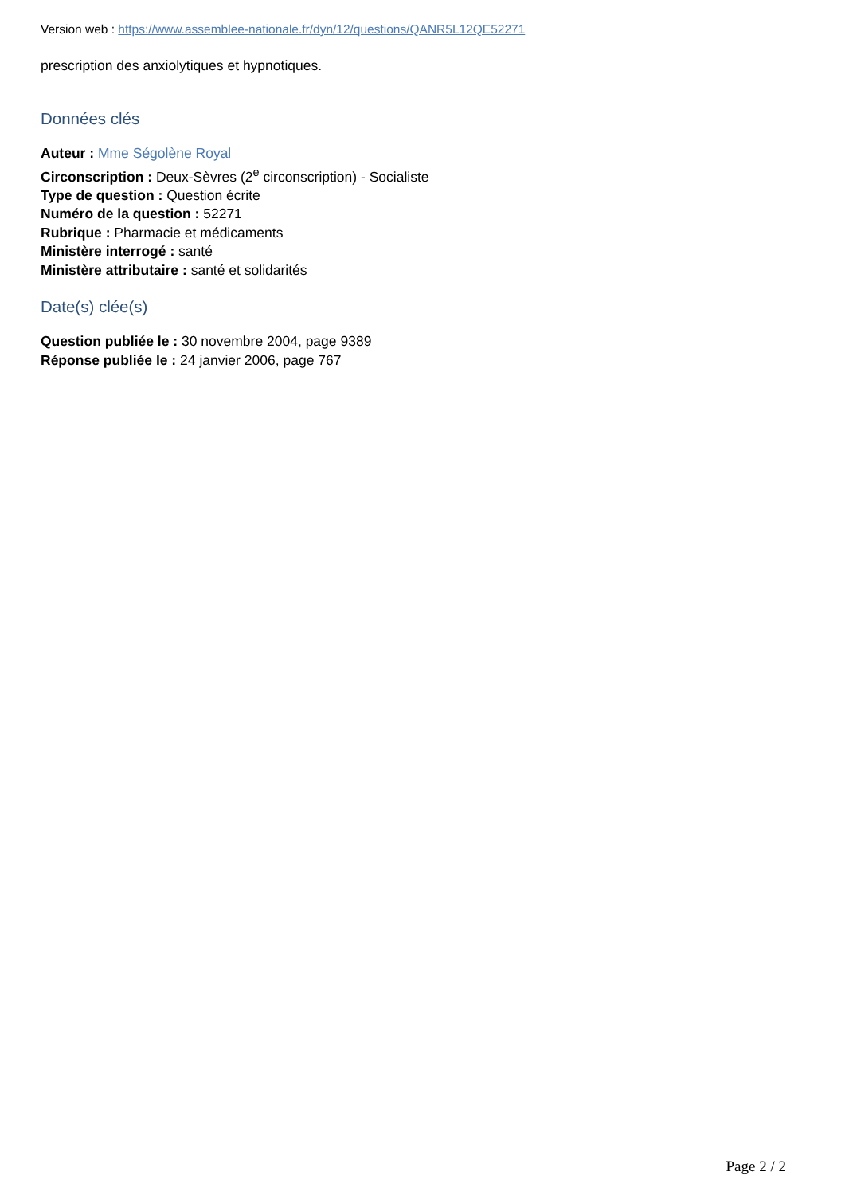Version web : https://www.assemblee-nationale.fr/dyn/12/questions/QANR5L12QE52271
prescription des anxiolytiques et hypnotiques.
Données clés
Auteur : Mme Ségolène Royal
Circonscription : Deux-Sèvres (2<sup>e</sup> circonscription) - Socialiste
Type de question : Question écrite
Numéro de la question : 52271
Rubrique : Pharmacie et médicaments
Ministère interrogé : santé
Ministère attributaire : santé et solidarités
Date(s) clée(s)
Question publiée le : 30 novembre 2004, page 9389
Réponse publiée le : 24 janvier 2006, page 767
Page 2 / 2